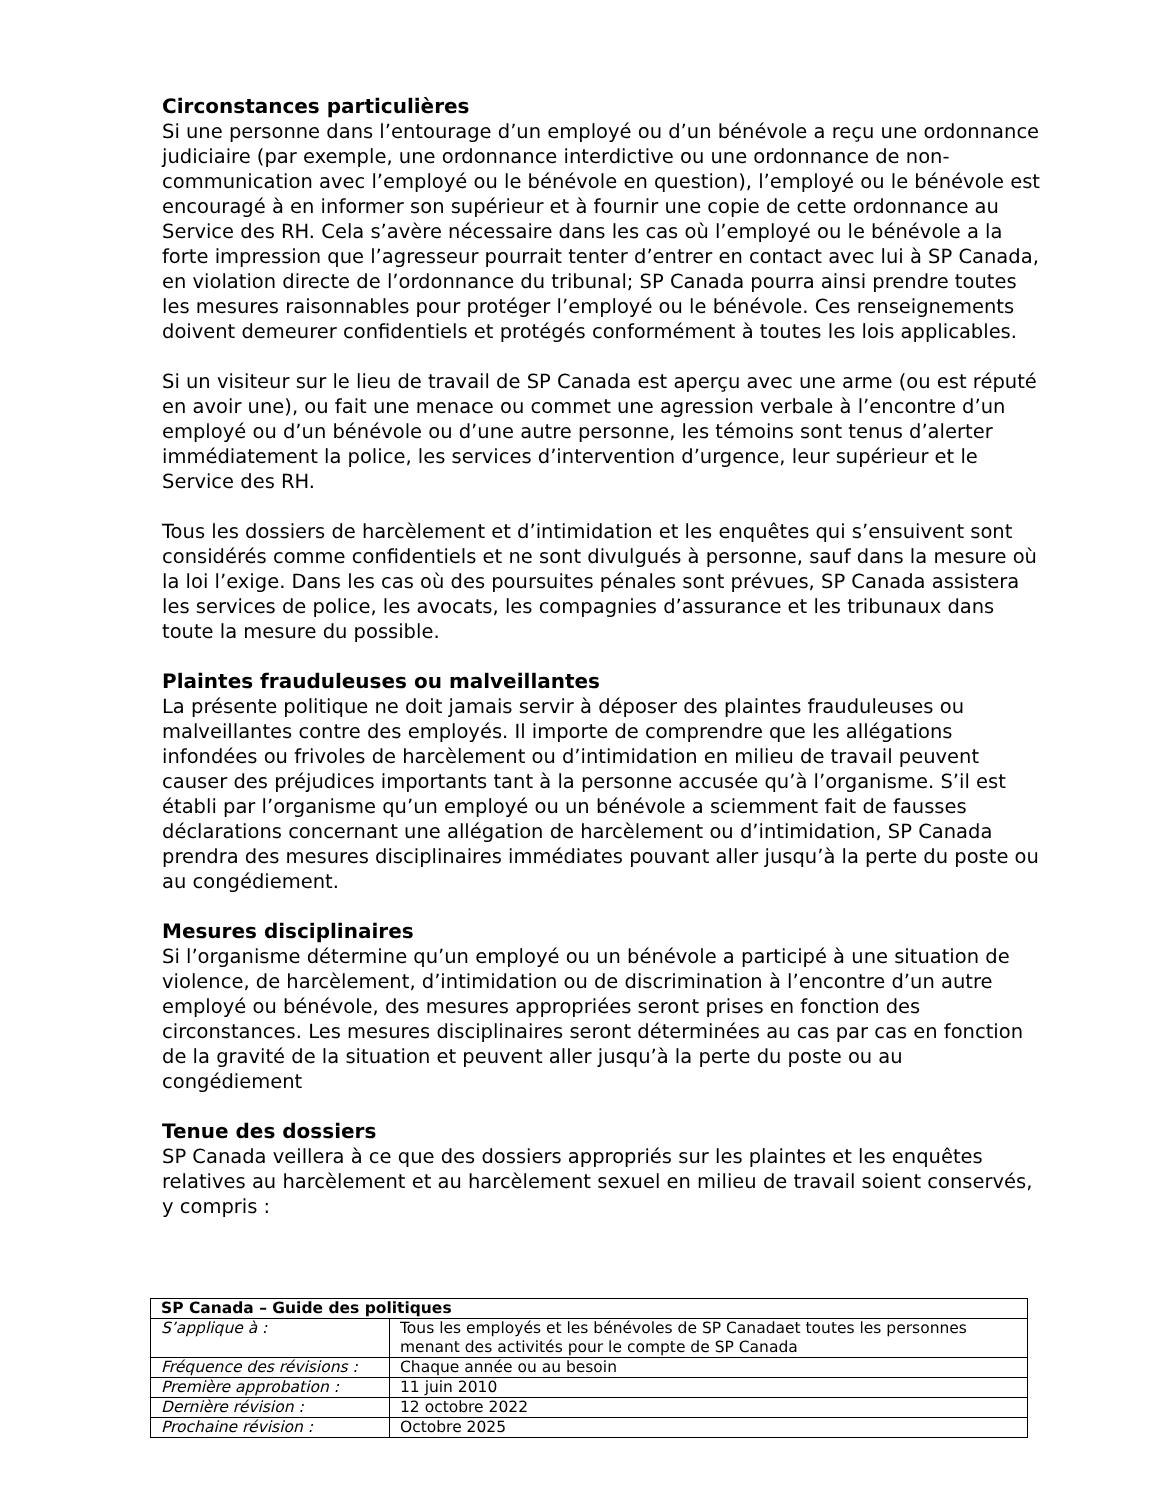Circonstances particulières
Si une personne dans l’entourage d’un employé ou d’un bénévole a reçu une ordonnance judiciaire (par exemple, une ordonnance interdictive ou une ordonnance de non-communication avec l’employé ou le bénévole en question), l’employé ou le bénévole est encouragé à en informer son supérieur et à fournir une copie de cette ordonnance au Service des RH. Cela s’avère nécessaire dans les cas où l’employé ou le bénévole a la forte impression que l’agresseur pourrait tenter d’entrer en contact avec lui à SP Canada, en violation directe de l’ordonnance du tribunal; SP Canada pourra ainsi prendre toutes les mesures raisonnables pour protéger l’employé ou le bénévole. Ces renseignements doivent demeurer confidentiels et protégés conformément à toutes les lois applicables.
Si un visiteur sur le lieu de travail de SP Canada est aperçu avec une arme (ou est réputé en avoir une), ou fait une menace ou commet une agression verbale à l’encontre d’un employé ou d’un bénévole ou d’une autre personne, les témoins sont tenus d’alerter immédiatement la police, les services d’intervention d’urgence, leur supérieur et le Service des RH.
Tous les dossiers de harcèlement et d’intimidation et les enquêtes qui s’ensuivent sont considérés comme confidentiels et ne sont divulgués à personne, sauf dans la mesure où la loi l’exige. Dans les cas où des poursuites pénales sont prévues, SP Canada assistera les services de police, les avocats, les compagnies d’assurance et les tribunaux dans toute la mesure du possible.
Plaintes frauduleuses ou malveillantes
La présente politique ne doit jamais servir à déposer des plaintes frauduleuses ou malveillantes contre des employés. Il importe de comprendre que les allégations infondées ou frivoles de harcèlement ou d’intimidation en milieu de travail peuvent causer des préjudices importants tant à la personne accusée qu’à l’organisme. S’il est établi par l’organisme qu’un employé ou un bénévole a sciemment fait de fausses déclarations concernant une allégation de harcèlement ou d’intimidation, SP Canada prendra des mesures disciplinaires immédiates pouvant aller jusqu’à la perte du poste ou au congédiement.
Mesures disciplinaires
Si l’organisme détermine qu’un employé ou un bénévole a participé à une situation de violence, de harcèlement, d’intimidation ou de discrimination à l’encontre d’un autre employé ou bénévole, des mesures appropriées seront prises en fonction des circonstances. Les mesures disciplinaires seront déterminées au cas par cas en fonction de la gravité de la situation et peuvent aller jusqu’à la perte du poste ou au congédiement
Tenue des dossiers
SP Canada veillera à ce que des dossiers appropriés sur les plaintes et les enquêtes relatives au harcèlement et au harcèlement sexuel en milieu de travail soient conservés, y compris :
| SP Canada – Guide des politiques | |
| --- | --- |
| S’applique à : | Tous les employés et les bénévoles de SP Canadaet toutes les personnes menant des activités pour le compte de SP Canada |
| Fréquence des révisions : | Chaque année ou au besoin |
| Première approbation : | 11 juin 2010 |
| Dernière révision : | 12 octobre 2022 |
| Prochaine révision : | Octobre 2025 |